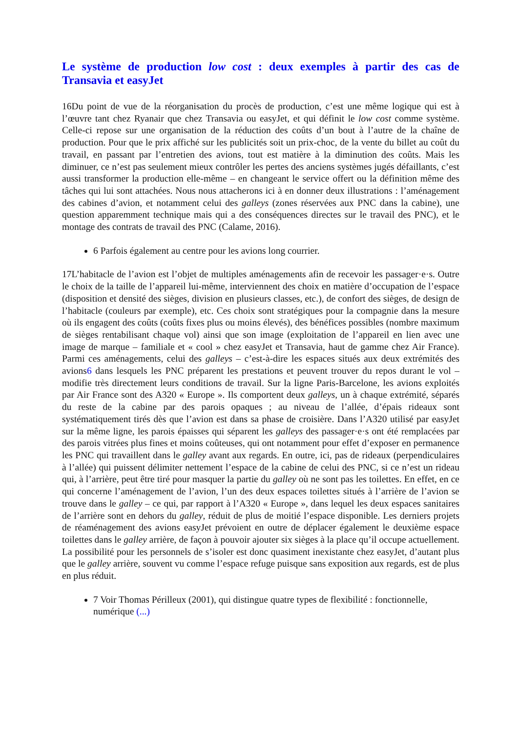Le système de production low cost : deux exemples à partir des cas de Transavia et easyJet
16Du point de vue de la réorganisation du procès de production, c’est une même logique qui est à l’œuvre tant chez Ryanair que chez Transavia ou easyJet, et qui définit le low cost comme système. Celle-ci repose sur une organisation de la réduction des coûts d’un bout à l’autre de la chaîne de production. Pour que le prix affiché sur les publicités soit un prix-choc, de la vente du billet au coût du travail, en passant par l’entretien des avions, tout est matière à la diminution des coûts. Mais les diminuer, ce n’est pas seulement mieux contrôler les pertes des anciens systèmes jugés défaillants, c’est aussi transformer la production elle-même – en changeant le service offert ou la définition même des tâches qui lui sont attachées. Nous nous attacherons ici à en donner deux illustrations : l’aménagement des cabines d’avion, et notamment celui des galleys (zones réservées aux PNC dans la cabine), une question apparemment technique mais qui a des conséquences directes sur le travail des PNC), et le montage des contrats de travail des PNC (Calame, 2016).
6 Parfois également au centre pour les avions long courrier.
17L’habitacle de l’avion est l’objet de multiples aménagements afin de recevoir les passager·e·s. Outre le choix de la taille de l’appareil lui-même, interviennent des choix en matière d’occupation de l’espace (disposition et densité des sièges, division en plusieurs classes, etc.), de confort des sièges, de design de l’habitacle (couleurs par exemple), etc. Ces choix sont stratégiques pour la compagnie dans la mesure où ils engagent des coûts (coûts fixes plus ou moins élevés), des bénéfices possibles (nombre maximum de sièges rentabilisant chaque vol) ainsi que son image (exploitation de l’appareil en lien avec une image de marque – familiale et « cool » chez easyJet et Transavia, haut de gamme chez Air France). Parmi ces aménagements, celui des galleys – c’est-à-dire les espaces situés aux deux extrémités des avions6 dans lesquels les PNC préparent les prestations et peuvent trouver du repos durant le vol – modifie très directement leurs conditions de travail. Sur la ligne Paris-Barcelone, les avions exploités par Air France sont des A320 « Europe ». Ils comportent deux galleys, un à chaque extrémité, séparés du reste de la cabine par des parois opaques ; au niveau de l’allée, d’épais rideaux sont systématiquement tirés dès que l’avion est dans sa phase de croisière. Dans l’A320 utilisé par easyJet sur la même ligne, les parois épaisses qui séparent les galleys des passager·e·s ont été remplacées par des parois vitrées plus fines et moins coûteuses, qui ont notamment pour effet d’exposer en permanence les PNC qui travaillent dans le galley avant aux regards. En outre, ici, pas de rideaux (perpendiculaires à l’allée) qui puissent délimiter nettement l’espace de la cabine de celui des PNC, si ce n’est un rideau qui, à l’arrière, peut être tiré pour masquer la partie du galley où ne sont pas les toilettes. En effet, en ce qui concerne l’aménagement de l’avion, l’un des deux espaces toilettes situés à l’arrière de l’avion se trouve dans le galley – ce qui, par rapport à l’A320 « Europe », dans lequel les deux espaces sanitaires de l’arrière sont en dehors du galley, réduit de plus de moitié l’espace disponible. Les derniers projets de réaménagement des avions easyJet prévoient en outre de déplacer également le deuxième espace toilettes dans le galley arrière, de façon à pouvoir ajouter six sièges à la place qu’il occupe actuellement. La possibilité pour les personnels de s’isoler est donc quasiment inexistante chez easyJet, d’autant plus que le galley arrière, souvent vu comme l’espace refuge puisque sans exposition aux regards, est de plus en plus réduit.
7 Voir Thomas Périlleux (2001), qui distingue quatre types de flexibilité : fonctionnelle, numérique (...)